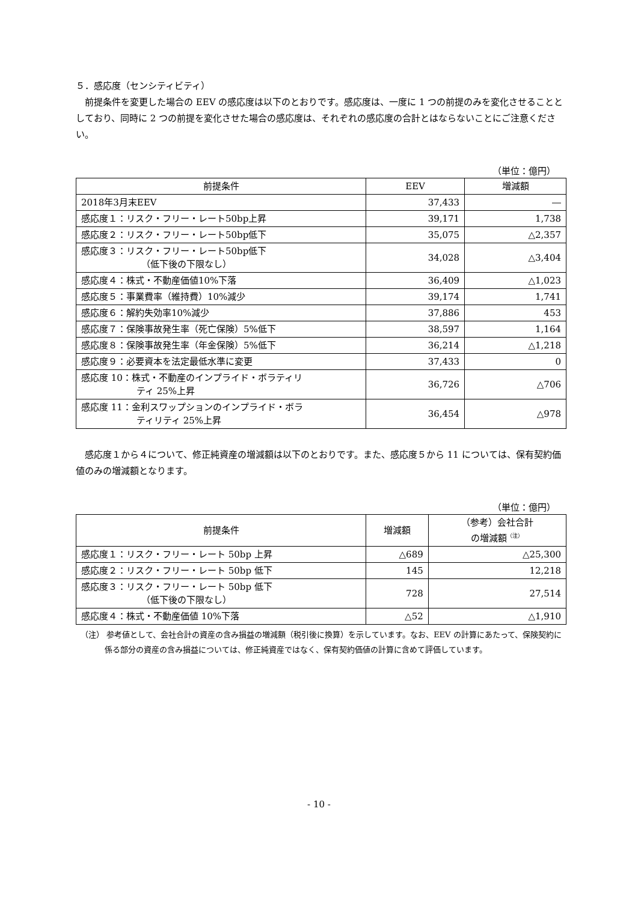５．感応度（センシティビティ）
前提条件を変更した場合の EEV の感応度は以下のとおりです。感応度は、一度に 1 つの前提のみを変化させることとしており、同時に 2 つの前提を変化させた場合の感応度は、それぞれの感応度の合計とはならないことにご注意ください。
（単位：億円）
| 前提条件 | EEV | 増減額 |
| --- | --- | --- |
| 2018年3月末EEV | 37,433 | ― |
| 感応度１：リスク・フリー・レート50bp上昇 | 39,171 | 1,738 |
| 感応度２：リスク・フリー・レート50bp低下 | 35,075 | △2,357 |
| 感応度３：リスク・フリー・レート50bp低下 （低下後の下限なし） | 34,028 | △3,404 |
| 感応度４：株式・不動産価値10%下落 | 36,409 | △1,023 |
| 感応度５：事業費率（維持費）10%減少 | 39,174 | 1,741 |
| 感応度６：解約失効率10%減少 | 37,886 | 453 |
| 感応度７：保険事故発生率（死亡保険）5%低下 | 38,597 | 1,164 |
| 感応度８：保険事故発生率（年金保険）5%低下 | 36,214 | △1,218 |
| 感応度９：必要資本を法定最低水準に変更 | 37,433 | 0 |
| 感応度 10：株式・不動産のインプライド・ボラティリ ティ 25%上昇 | 36,726 | △706 |
| 感応度 11：金利スワップションのインプライド・ボラ ティリティ 25%上昇 | 36,454 | △978 |
感応度１から４について、修正純資産の増減額は以下のとおりです。また、感応度５から 11 については、保有契約価値のみの増減額となります。
（単位：億円）
| 前提条件 | 増減額 | （参考）会社合計 の増減額<sup>（注）</sup> |
| --- | --- | --- |
| 感応度１：リスク・フリー・レート 50bp 上昇 | △689 | △25,300 |
| 感応度２：リスク・フリー・レート 50bp 低下 | 145 | 12,218 |
| 感応度３：リスク・フリー・レート 50bp 低下 （低下後の下限なし） | 728 | 27,514 |
| 感応度４：株式・不動産価値 10%下落 | △52 | △1,910 |
（注） 参考値として、会社合計の資産の含み損益の増減額（税引後に換算）を示しています。なお、EEV の計算にあたって、保険契約に係る部分の資産の含み損益については、修正純資産ではなく、保有契約価値の計算に含めて評価しています。
- 10 -